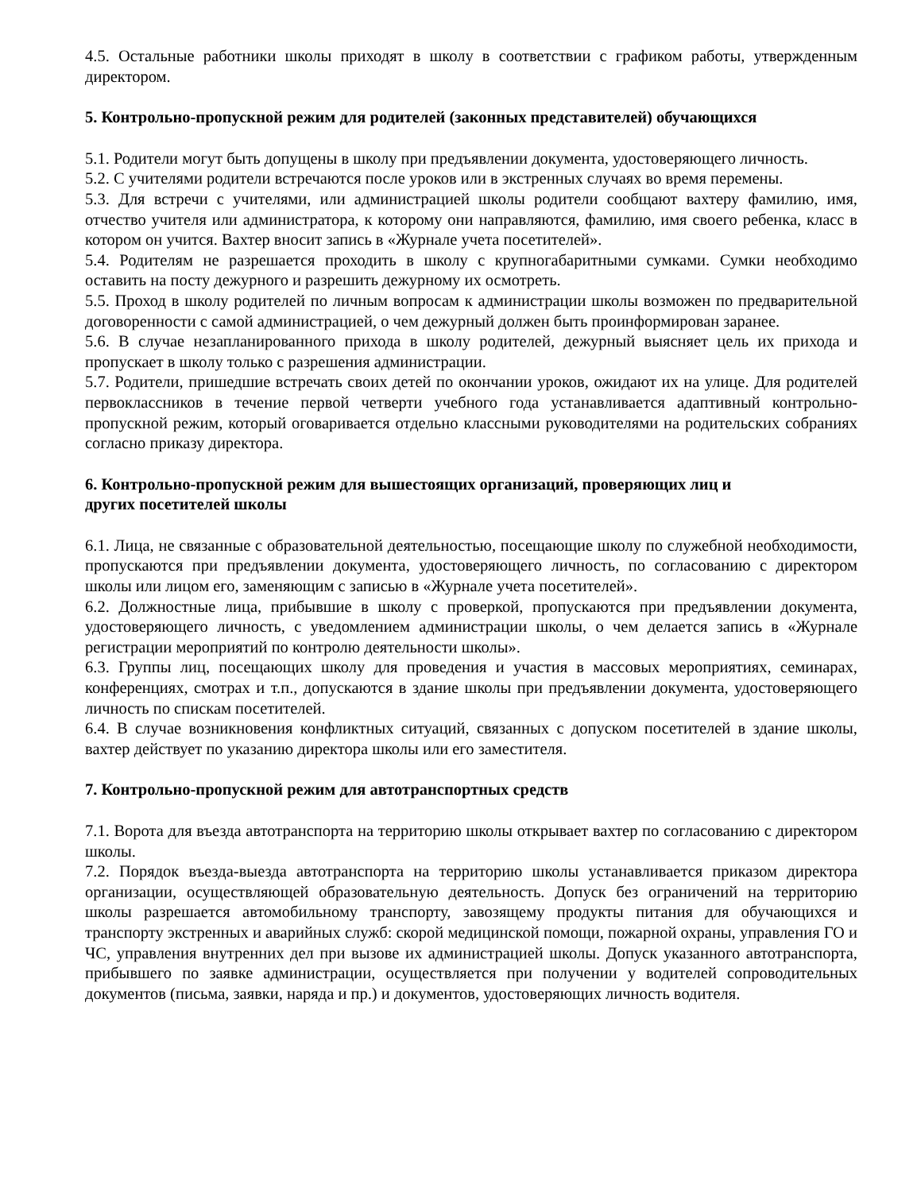4.5. Остальные работники школы приходят в школу в соответствии с графиком работы, утвержденным директором.
5. Контрольно-пропускной режим для родителей (законных представителей) обучающихся
5.1. Родители могут быть допущены в школу при предъявлении документа, удостоверяющего личность.
5.2. С учителями родители встречаются после уроков или в экстренных случаях во время перемены.
5.3. Для встречи с учителями, или администрацией школы родители сообщают вахтеру фамилию, имя, отчество учителя или администратора, к которому они направляются, фамилию, имя своего ребенка, класс в котором он учится. Вахтер вносит запись в «Журнале учета посетителей».
5.4. Родителям не разрешается проходить в школу с крупногабаритными сумками. Сумки необходимо оставить на посту дежурного и разрешить дежурному их осмотреть.
5.5. Проход в школу родителей по личным вопросам к администрации школы возможен по предварительной договоренности с самой администрацией, о чем дежурный должен быть проинформирован заранее.
5.6. В случае незапланированного прихода в школу родителей, дежурный выясняет цель их прихода и пропускает в школу только с разрешения администрации.
5.7. Родители, пришедшие встречать своих детей по окончании уроков, ожидают их на улице. Для родителей первоклассников в течение первой четверти учебного года устанавливается адаптивный контрольно-пропускной режим, который оговаривается отдельно классными руководителями на родительских собраниях согласно приказу директора.
6. Контрольно-пропускной режим для вышестоящих организаций, проверяющих лиц и
других посетителей школы
6.1. Лица, не связанные с образовательной деятельностью, посещающие школу по служебной необходимости, пропускаются при предъявлении документа, удостоверяющего личность, по согласованию с директором школы или лицом его, заменяющим с записью в «Журнале учета посетителей».
6.2. Должностные лица, прибывшие в школу с проверкой, пропускаются при предъявлении документа, удостоверяющего личность, с уведомлением администрации школы, о чем делается запись в «Журнале регистрации мероприятий по контролю деятельности школы».
6.3. Группы лиц, посещающих школу для проведения и участия в массовых мероприятиях, семинарах, конференциях, смотрах и т.п., допускаются в здание школы при предъявлении документа, удостоверяющего личность по спискам посетителей.
6.4. В случае возникновения конфликтных ситуаций, связанных с допуском посетителей в здание школы, вахтер действует по указанию директора школы или его заместителя.
7. Контрольно-пропускной режим для автотранспортных средств
7.1. Ворота для въезда автотранспорта на территорию школы открывает вахтер по согласованию с директором школы.
7.2. Порядок въезда-выезда автотранспорта на территорию школы устанавливается приказом директора организации, осуществляющей образовательную деятельность. Допуск без ограничений на территорию школы разрешается автомобильному транспорту, завозящему продукты питания для обучающихся и транспорту экстренных и аварийных служб: скорой медицинской помощи, пожарной охраны, управления ГО и ЧС, управления внутренних дел при вызове их администрацией школы. Допуск указанного автотранспорта, прибывшего по заявке администрации, осуществляется при получении у водителей сопроводительных документов (письма, заявки, наряда и пр.) и документов, удостоверяющих личность водителя.